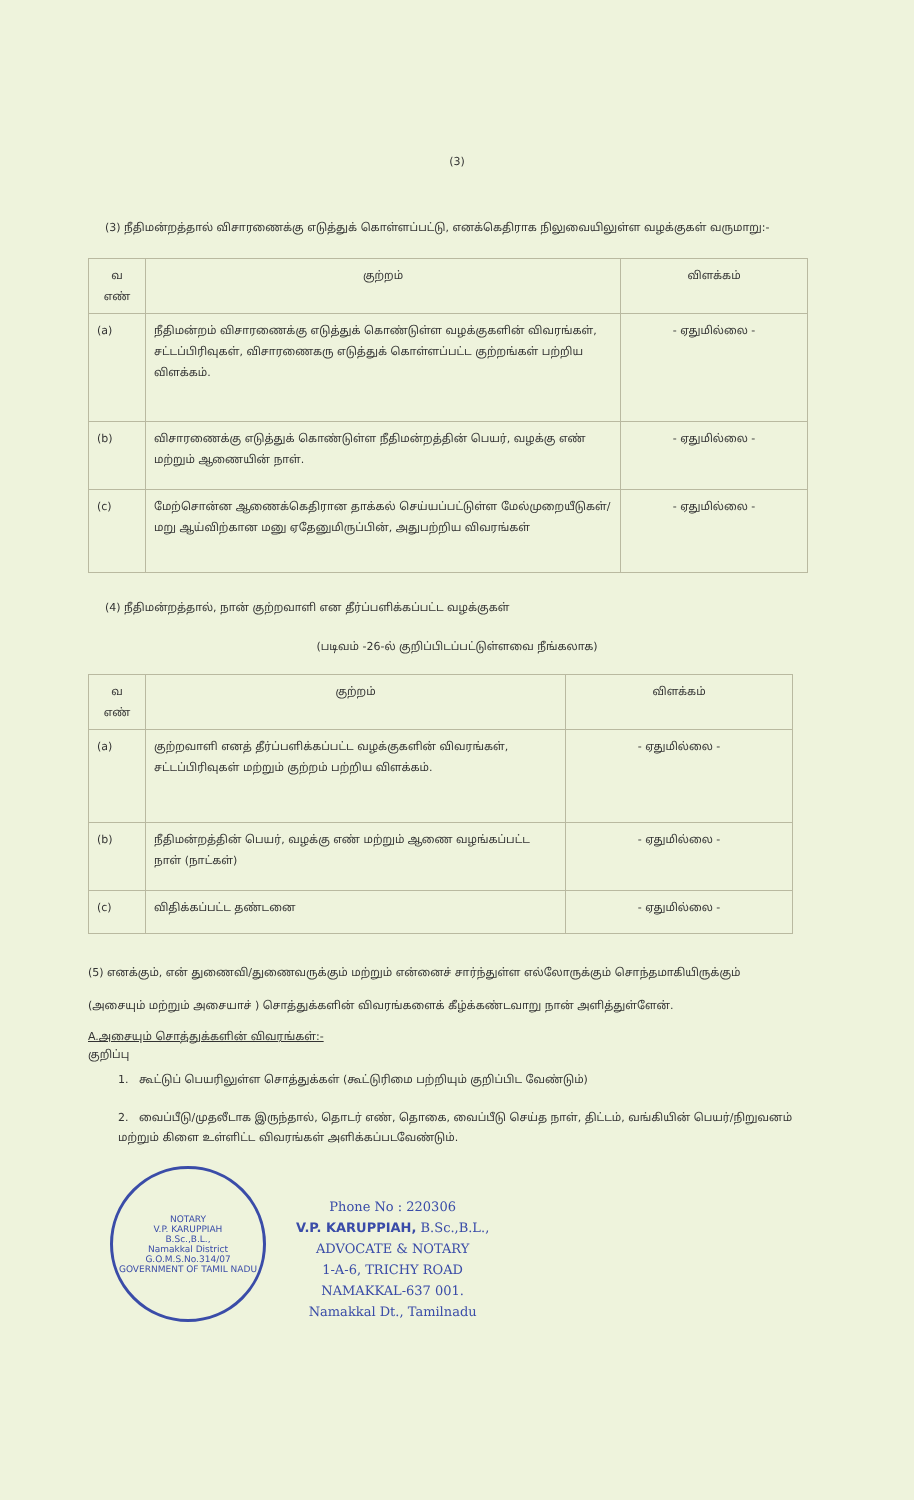(3)
(3) நீதிமன்றத்தால் விசாரணைக்கு எடுத்துக் கொள்ளப்பட்டு, எனக்கெதிராக நிலுவையிலுள்ள வழக்குகள் வருமாறு:-
| வ எண் | குற்றம் | விளக்கம் |
| --- | --- | --- |
| (a) | நீதிமன்றம் விசாரணைக்கு எடுத்துக் கொண்டுள்ள வழக்குகளின் விவரங்கள், சட்டப்பிரிவுகள், விசாரணைகரு எடுத்துக் கொள்ளப்பட்ட குற்றங்கள் பற்றிய விளக்கம். | - ஏதுமில்லை - |
| (b) | விசாரணைக்கு எடுத்துக் கொண்டுள்ள நீதிமன்றத்தின் பெயர், வழக்கு எண் மற்றும் ஆணையின் நாள். | - ஏதுமில்லை - |
| (c) | மேற்சொன்ன ஆணைக்கெதிரான தாக்கல் செய்யப்பட்டுள்ள மேல்முறையீடுகள்/மறு ஆய்விற்கான மனு ஏதேனுமிருப்பின், அதுபற்றிய விவரங்கள் | - ஏதுமில்லை - |
(4) நீதிமன்றத்தால், நான் குற்றவாளி என தீர்ப்பளிக்கப்பட்ட வழக்குகள்
(படிவம் -26-ல் குறிப்பிடப்பட்டுள்ளவை நீங்கலாக)
| வ எண் | குற்றம் | விளக்கம் |
| --- | --- | --- |
| (a) | குற்றவாளி எனத் தீர்ப்பளிக்கப்பட்ட வழக்குகளின் விவரங்கள், சட்டப்பிரிவுகள் மற்றும் குற்றம் பற்றிய விளக்கம். | - ஏதுமில்லை - |
| (b) | நீதிமன்றத்தின் பெயர், வழக்கு எண் மற்றும் ஆணை வழங்கப்பட்ட நாள் (நாட்கள்) | - ஏதுமில்லை - |
| (c) | விதிக்கப்பட்ட தண்டனை | - ஏதுமில்லை - |
(5) எனக்கும், என் துணைவி/துணைவருக்கும் மற்றும் என்னைச் சார்ந்துள்ள எல்லோருக்கும் சொந்தமாகியிருக்கும் (அசையும் மற்றும் அசையாச் ) சொத்துக்களின் விவரங்களைக் கீழ்க்கண்டவாறு நான் அளித்துள்ளேன்.
A.அசையும் சொத்துக்களின் விவரங்கள்:-
குறிப்பு
1. கூட்டுப் பெயரிலுள்ள சொத்துக்கள் (கூட்டுரிமை பற்றியும் குறிப்பிட வேண்டும்)
2. வைப்பீடு/முதலீடாக இருந்தால், தொடர் எண், தொகை, வைப்பீடு செய்த நாள், திட்டம், வங்கியின் பெயர்/நிறுவனம் மற்றும் கிளை உள்ளிட்ட விவரங்கள் அளிக்கப்படவேண்டும்.
NOTARY
V.P. KARUPPIAH
B.Sc.,B.L.,
Namakkal District
G.O.M.S.No.314/07
GOVERNMENT OF TAMIL NADU
Phone No : 220306
V.P. KARUPPIAH, B.Sc.,B.L.,
ADVOCATE & NOTARY
1-A-6, TRICHY ROAD
NAMAKKAL-637 001.
Namakkal Dt., Tamilnadu